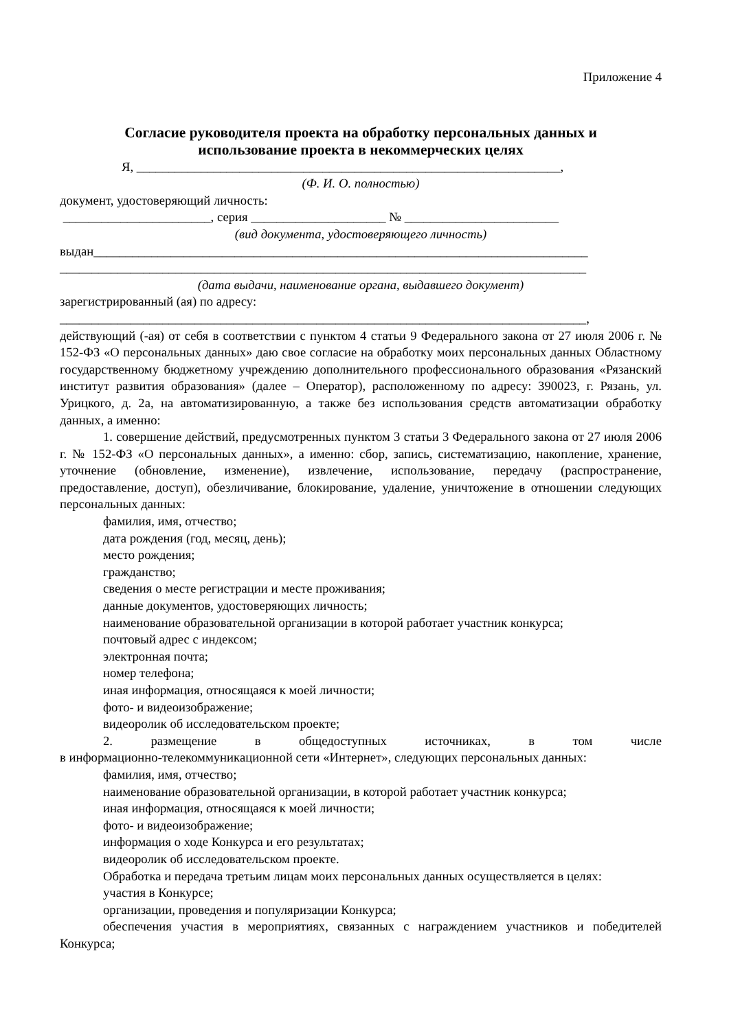Приложение 4
Согласие руководителя проекта на обработку персональных данных и
использование проекта в некоммерческих целях
Я, __________________________________________________________________,
(Ф. И. О. полностью)
документ, удостоверяющий личность:
_______________________, серия _____________________ № ________________________
(вид документа, удостоверяющего личность)
выдан_____________________________________________________________________________
__________________________________________________________________________________
(дата выдачи, наименование органа, выдавшего документ)
зарегистрированный (ая) по адресу:
__________________________________________________________________________________,
действующий (-ая) от себя в соответствии с пунктом 4 статьи 9 Федерального закона от 27 июля 2006 г. № 152-ФЗ «О персональных данных» даю свое согласие на обработку моих персональных данных Областному государственному бюджетному учреждению дополнительного профессионального образования «Рязанский институт развития образования» (далее – Оператор), расположенному по адресу: 390023, г. Рязань, ул. Урицкого, д. 2а, на автоматизированную, а также без использования средств автоматизации обработку данных, а именно:
1. совершение действий, предусмотренных пунктом 3 статьи 3 Федерального закона от 27 июля 2006 г. № 152-ФЗ «О персональных данных», а именно: сбор, запись, систематизацию, накопление, хранение, уточнение (обновление, изменение), извлечение, использование, передачу (распространение, предоставление, доступ), обезличивание, блокирование, удаление, уничтожение в отношении следующих персональных данных:
фамилия, имя, отчество;
дата рождения (год, месяц, день);
место рождения;
гражданство;
сведения о месте регистрации и месте проживания;
данные документов, удостоверяющих личность;
наименование образовательной организации в которой работает участник конкурса;
почтовый адрес с индексом;
электронная почта;
номер телефона;
иная информация, относящаяся к моей личности;
фото- и видеоизображение;
видеоролик об исследовательском проекте;
2. размещение в общедоступных источниках, в том числе
в информационно-телекоммуникационной сети «Интернет», следующих персональных данных:
фамилия, имя, отчество;
наименование образовательной организации, в которой работает участник конкурса;
иная информация, относящаяся к моей личности;
фото- и видеоизображение;
информация о ходе Конкурса и его результатах;
видеоролик об исследовательском проекте.
Обработка и передача третьим лицам моих персональных данных осуществляется в целях:
участия в Конкурсе;
организации, проведения и популяризации Конкурса;
обеспечения участия в мероприятиях, связанных с награждением участников и победителей Конкурса;